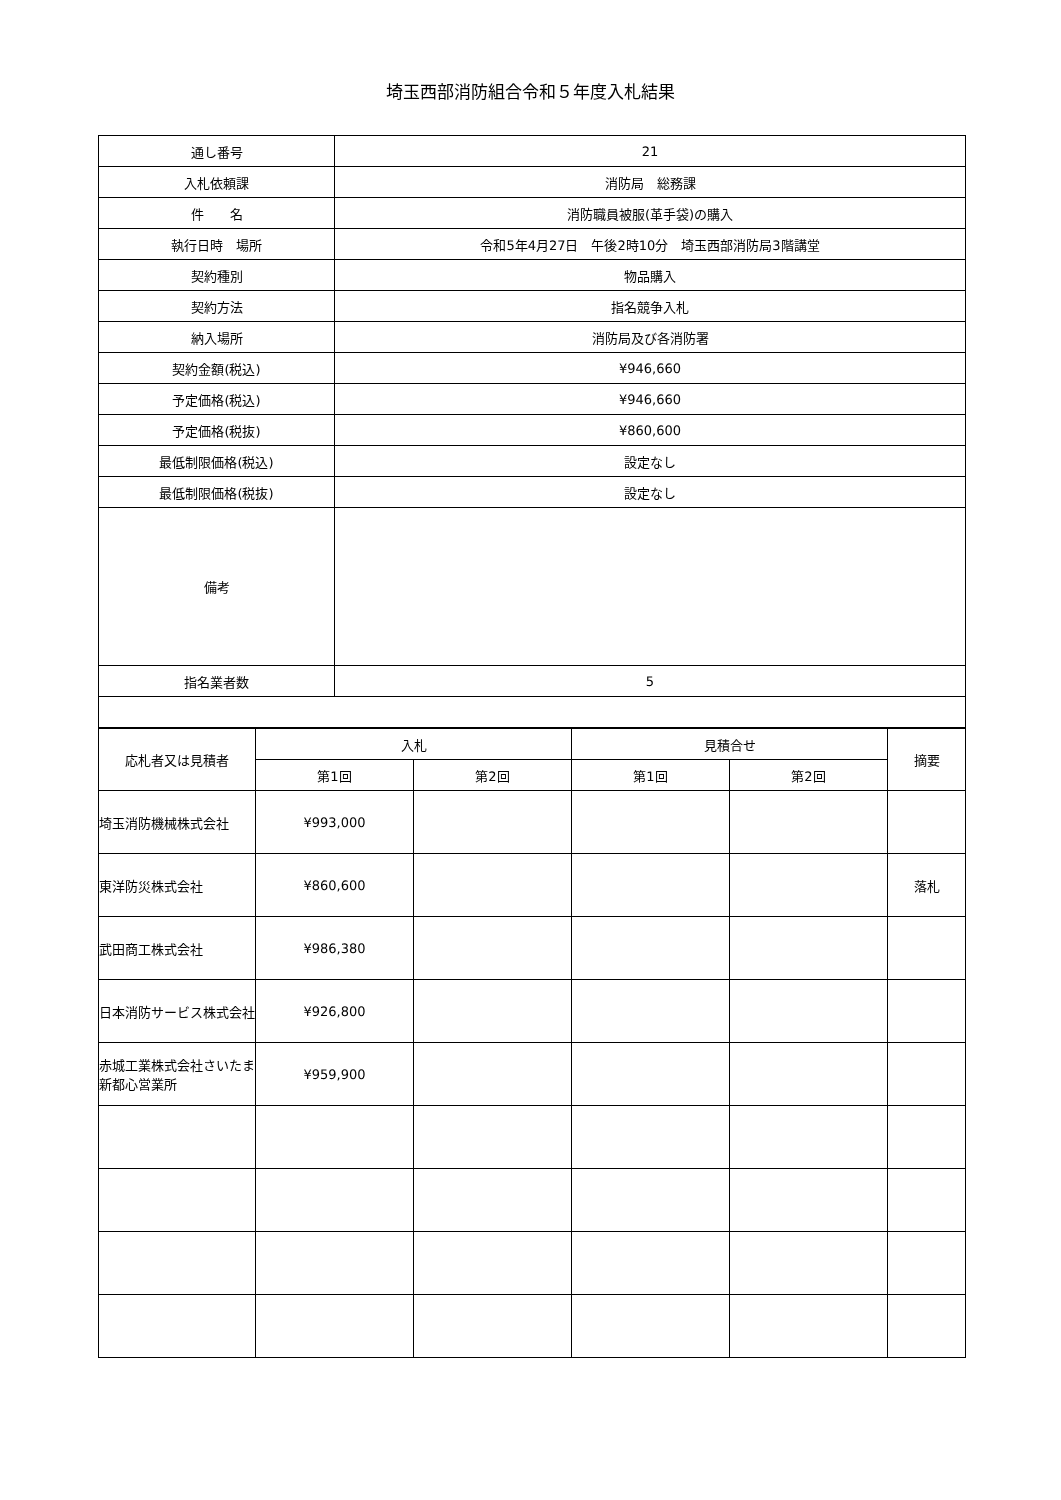埼玉西部消防組合令和５年度入札結果
| 通し番号 | 21 |
| 入札依頼課 | 消防局 総務課 |
| 件 名 | 消防職員被服(革手袋)の購入 |
| 執行日時 場所 | 令和5年4月27日 午後2時10分 埼玉西部消防局3階講堂 |
| 契約種別 | 物品購入 |
| 契約方法 | 指名競争入札 |
| 納入場所 | 消防局及び各消防署 |
| 契約金額(税込) | ¥946,660 |
| 予定価格(税込) | ¥946,660 |
| 予定価格(税抜) | ¥860,600 |
| 最低制限価格(税込) | 設定なし |
| 最低制限価格(税抜) | 設定なし |
| 備考 | |
| 指名業者数 | 5 |
| 応札者又は見積者 | 入札 | | 見積合せ | | 摘要 |
| --- | --- | --- | --- | --- | --- |
| | 第1回 | 第2回 | 第1回 | 第2回 | |
| 埼玉消防機械株式会社 | ¥993,000 | | | | |
| 東洋防災株式会社 | ¥860,600 | | | | 落札 |
| 武田商工株式会社 | ¥986,380 | | | | |
| 日本消防サービス株式会社 | ¥926,800 | | | | |
| 赤城工業株式会社さいたま新都心営業所 | ¥959,900 | | | | |